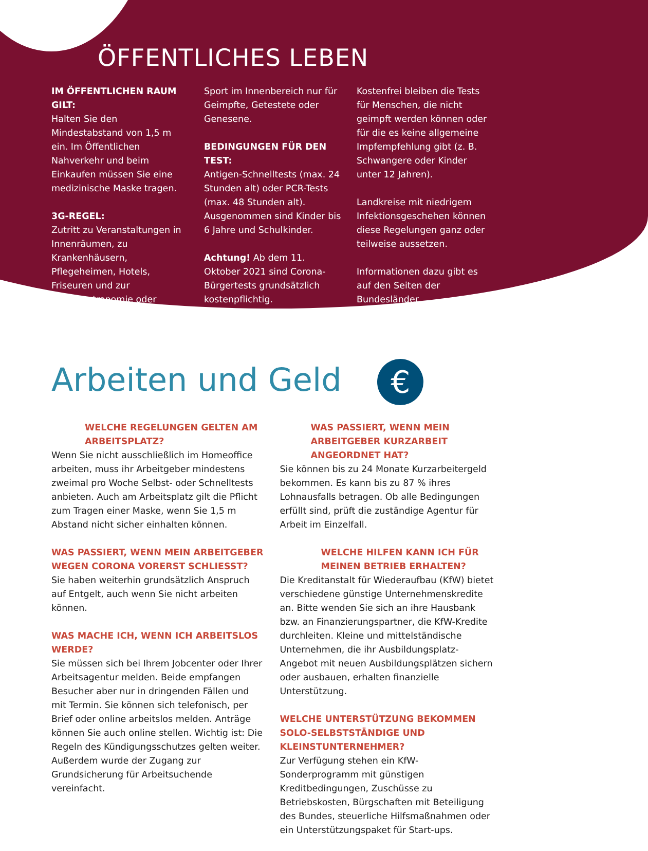ÖFFENTLICHES LEBEN
IM ÖFFENTLICHEN RAUM GILT:
Halten Sie den Mindestabstand von 1,5 m ein. Im Öffentlichen Nahverkehr und beim Einkaufen müssen Sie eine medizinische Maske tragen.
3G-REGEL:
Zutritt zu Veranstaltungen in Innenräumen, zu Krankenhäusern, Pflegeheimen, Hotels, Friseuren und zur Innengastronomie oder
Sport im Innenbereich nur für Geimpfte, Getestete oder Genesene.
BEDINGUNGEN FÜR DEN TEST:
Antigen-Schnelltests (max. 24 Stunden alt) oder PCR-Tests (max. 48 Stunden alt). Ausgenommen sind Kinder bis 6 Jahre und Schulkinder.
Achtung! Ab dem 11. Oktober 2021 sind Corona-Bürgertests grundsätzlich kostenpflichtig.
Kostenfrei bleiben die Tests für Menschen, die nicht geimpft werden können oder für die es keine allgemeine Impfempfehlung gibt (z. B. Schwangere oder Kinder unter 12 Jahren).
Landkreise mit niedrigem Infektionsgeschehen können diese Regelungen ganz oder teilweise aussetzen.
Informationen dazu gibt es auf den Seiten der Bundesländer.
Arbeiten und Geld €
WELCHE REGELUNGEN GELTEN AM ARBEITSPLATZ?
Wenn Sie nicht ausschließlich im Homeoffice arbeiten, muss ihr Arbeitgeber mindestens zweimal pro Woche Selbst- oder Schnelltests anbieten. Auch am Arbeitsplatz gilt die Pflicht zum Tragen einer Maske, wenn Sie 1,5 m Abstand nicht sicher einhalten können.
WAS PASSIERT, WENN MEIN ARBEITGEBER WEGEN CORONA VORERST SCHLIESST?
Sie haben weiterhin grundsätzlich Anspruch auf Entgelt, auch wenn Sie nicht arbeiten können.
WAS MACHE ICH, WENN ICH ARBEITSLOS WERDE?
Sie müssen sich bei Ihrem Jobcenter oder Ihrer Arbeitsagentur melden. Beide empfangen Besucher aber nur in dringenden Fällen und mit Termin. Sie können sich telefonisch, per Brief oder online arbeitslos melden. Anträge können Sie auch online stellen. Wichtig ist: Die Regeln des Kündigungsschutzes gelten weiter. Außerdem wurde der Zugang zur Grundsicherung für Arbeitsuchende vereinfacht.
WAS PASSIERT, WENN MEIN ARBEITGEBER KURZARBEIT ANGEORDNET HAT?
Sie können bis zu 24 Monate Kurzarbeitergeld bekommen. Es kann bis zu 87 % ihres Lohnausfalls betragen. Ob alle Bedingungen erfüllt sind, prüft die zuständige Agentur für Arbeit im Einzelfall.
WELCHE HILFEN KANN ICH FÜR MEINEN BETRIEB ERHALTEN?
Die Kreditanstalt für Wiederaufbau (KfW) bietet verschiedene günstige Unternehmenskredite an. Bitte wenden Sie sich an ihre Hausbank bzw. an Finanzierungspartner, die KfW-Kredite durchleiten. Kleine und mittelständische Unternehmen, die ihr Ausbildungsplatz-Angebot mit neuen Ausbildungsplätzen sichern oder ausbauen, erhalten finanzielle Unterstützung.
WELCHE UNTERSTÜTZUNG BEKOMMEN SOLO-SELBSTSTÄNDIGE UND KLEINSTUNTERNEHMER?
Zur Verfügung stehen ein KfW-Sonderprogramm mit günstigen Kreditbedingungen, Zuschüsse zu Betriebskosten, Bürgschaften mit Beteiligung des Bundes, steuerliche Hilfsmaßnahmen oder ein Unterstützungspaket für Start-ups.